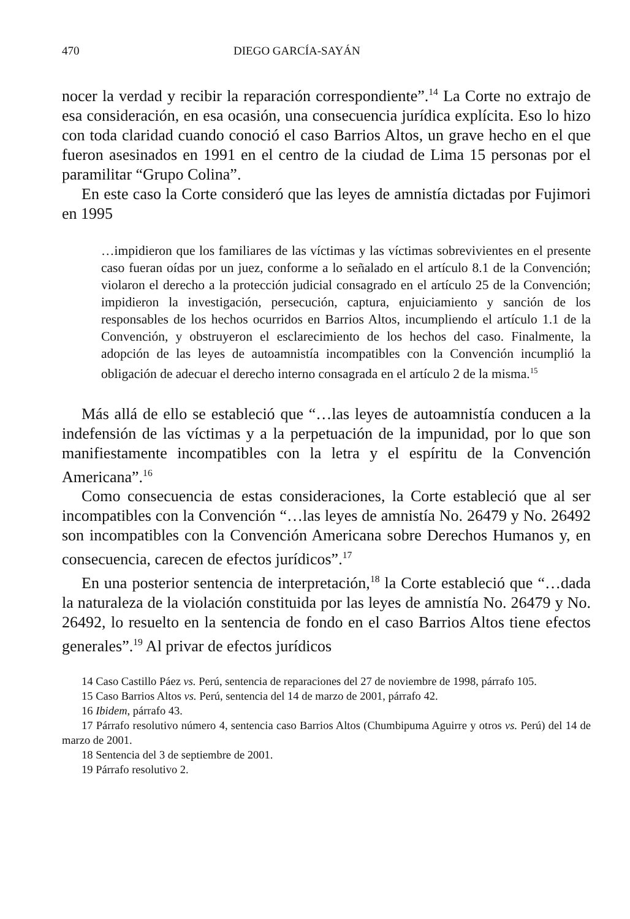470 DIEGO GARCÍA-SAYÁN
nocer la verdad y recibir la reparación correspondiente”.<sup>14</sup> La Corte no extrajo de esa consideración, en esa ocasión, una consecuencia jurídica explícita. Eso lo hizo con toda claridad cuando conoció el caso Barrios Altos, un grave hecho en el que fueron asesinados en 1991 en el centro de la ciudad de Lima 15 personas por el paramilitar “Grupo Colina”.
En este caso la Corte consideró que las leyes de amnistía dictadas por Fujimori en 1995
…impidieron que los familiares de las víctimas y las víctimas sobrevivientes en el presente caso fueran oídas por un juez, conforme a lo señalado en el artículo 8.1 de la Convención; violaron el derecho a la protección judicial consagrado en el artículo 25 de la Convención; impidieron la investigación, persecución, captura, enjuiciamiento y sanción de los responsables de los hechos ocurridos en Barrios Altos, incumpliendo el artículo 1.1 de la Convención, y obstruyeron el esclarecimiento de los hechos del caso. Finalmente, la adopción de las leyes de autoamnistía incompatibles con la Convención incumplió la obligación de adecuar el derecho interno consagrada en el artículo 2 de la misma.<sup>15</sup>
Más allá de ello se estableció que “…las leyes de autoamnistía conducen a la indefensión de las víctimas y a la perpetuación de la impunidad, por lo que son manifiestamente incompatibles con la letra y el espíritu de la Convención Americana”.<sup>16</sup>
Como consecuencia de estas consideraciones, la Corte estableció que al ser incompatibles con la Convención “…las leyes de amnistía No. 26479 y No. 26492 son incompatibles con la Convención Americana sobre Derechos Humanos y, en consecuencia, carecen de efectos jurídicos”.<sup>17</sup>
En una posterior sentencia de interpretación,<sup>18</sup> la Corte estableció que “…dada la naturaleza de la violación constituida por las leyes de amnistía No. 26479 y No. 26492, lo resuelto en la sentencia de fondo en el caso Barrios Altos tiene efectos generales”.<sup>19</sup> Al privar de efectos jurídicos
14 Caso Castillo Páez vs. Perú, sentencia de reparaciones del 27 de noviembre de 1998, párrafo 105.
15 Caso Barrios Altos vs. Perú, sentencia del 14 de marzo de 2001, párrafo 42.
16 Ibidem, párrafo 43.
17 Párrafo resolutivo número 4, sentencia caso Barrios Altos (Chumbipuma Aguirre y otros vs. Perú) del 14 de marzo de 2001.
18 Sentencia del 3 de septiembre de 2001.
19 Párrafo resolutivo 2.